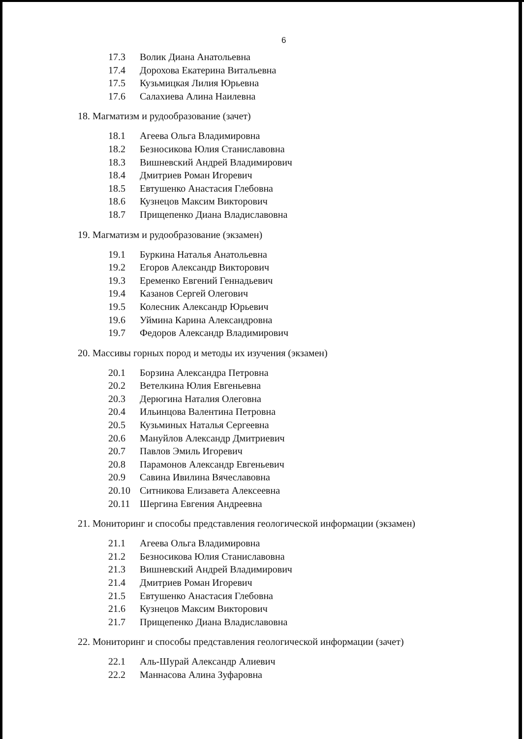6
17.3 Волик Диана Анатольевна
17.4 Дорохова Екатерина Витальевна
17.5 Кузьмицкая Лилия Юрьевна
17.6 Салахиева Алина Наилевна
18. Магматизм и рудообразование (зачет)
18.1 Агеева Ольга Владимировна
18.2 Безносикова Юлия Станиславовна
18.3 Вишневский Андрей Владимирович
18.4 Дмитриев Роман Игоревич
18.5 Евтушенко Анастасия Глебовна
18.6 Кузнецов Максим Викторович
18.7 Прищепенко Диана Владиславовна
19. Магматизм и рудообразование (экзамен)
19.1 Буркина Наталья Анатольевна
19.2 Егоров Александр Викторович
19.3 Еременко Евгений Геннадьевич
19.4 Казанов Сергей Олегович
19.5 Колесник Александр Юрьевич
19.6 Уймина Карина Александровна
19.7 Федоров Александр Владимирович
20. Массивы горных пород и методы их изучения (экзамен)
20.1 Борзина Александра Петровна
20.2 Ветелкина Юлия Евгеньевна
20.3 Дерюгина Наталия Олеговна
20.4 Ильинцова Валентина Петровна
20.5 Кузьминых Наталья Сергеевна
20.6 Мануйлов Александр Дмитриевич
20.7 Павлов Эмиль Игоревич
20.8 Парамонов Александр Евгеньевич
20.9 Савина Ивилина Вячеславовна
20.10 Ситникова Елизавета Алексеевна
20.11 Шергина Евгения Андреевна
21. Мониторинг и способы представления геологической информации (экзамен)
21.1 Агеева Ольга Владимировна
21.2 Безносикова Юлия Станиславовна
21.3 Вишневский Андрей Владимирович
21.4 Дмитриев Роман Игоревич
21.5 Евтушенко Анастасия Глебовна
21.6 Кузнецов Максим Викторович
21.7 Прищепенко Диана Владиславовна
22. Мониторинг и способы представления геологической информации (зачет)
22.1 Аль-Шурай Александр Алиевич
22.2 Маннасова Алина Зуфаровна